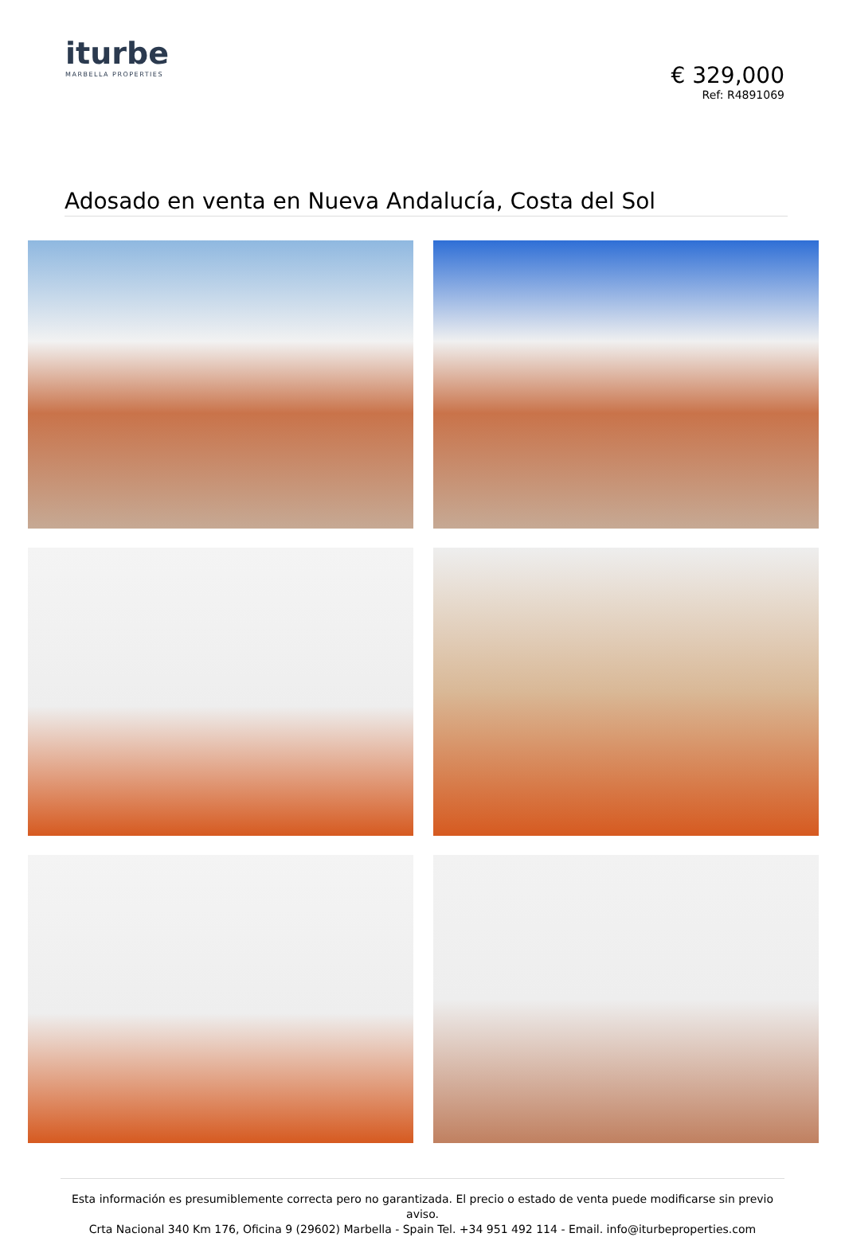iturbe
MARBELLA PROPERTIES
€ 329,000
Ref: R4891069
Adosado en venta en Nueva Andalucía, Costa del Sol
Esta información es presumiblemente correcta pero no garantizada. El precio o estado de venta puede modificarse sin previo aviso.
Crta Nacional 340 Km 176, Oficina 9 (29602) Marbella - Spain Tel. +34 951 492 114 - Email. info@iturbeproperties.com